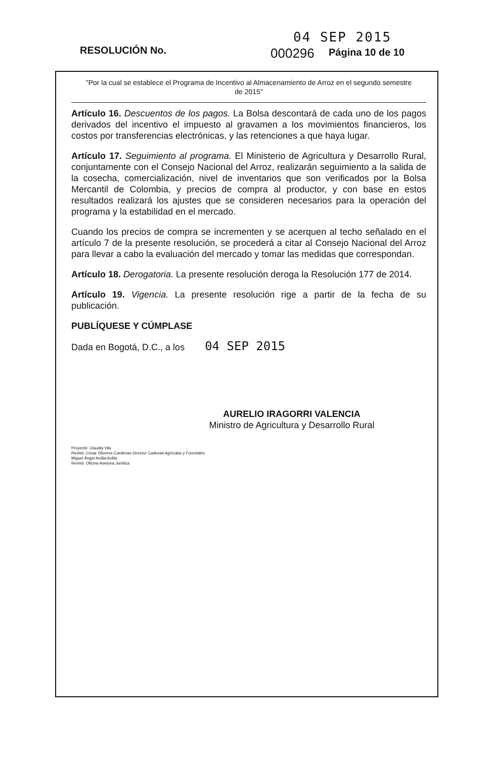04 SEP 2015
RESOLUCIÓN No. 000296 Página 10 de 10
"Por la cual se establece el Programa de Incentivo al Almacenamiento de Arroz en el segundo semestre de 2015"
Artículo 16. Descuentos de los pagos. La Bolsa descontará de cada uno de los pagos derivados del incentivo el impuesto al gravamen a los movimientos financieros, los costos por transferencias electrónicas, y las retenciones a que haya lugar.
Artículo 17. Seguimiento al programa. El Ministerio de Agricultura y Desarrollo Rural, conjuntamente con el Consejo Nacional del Arroz, realizarán seguimiento a la salida de la cosecha, comercialización, nivel de inventarios que son verificados por la Bolsa Mercantil de Colombia, y precios de compra al productor, y con base en estos resultados realizará los ajustes que se consideren necesarios para la operación del programa y la estabilidad en el mercado.
Cuando los precios de compra se incrementen y se acerquen al techo señalado en el artículo 7 de la presente resolución, se procederá a citar al Consejo Nacional del Arroz para llevar a cabo la evaluación del mercado y tomar las medidas que correspondan.
Artículo 18. Derogatoria. La presente resolución deroga la Resolución 177 de 2014.
Artículo 19. Vigencia. La presente resolución rige a partir de la fecha de su publicación.
PUBLÍQUESE Y CÚMPLASE
Dada en Bogotá, D.C., a los 04 SEP 2015
AURELIO IRAGORRI VALENCIA
Ministro de Agricultura y Desarrollo Rural
Proyectó: Claudia Vila
Revisó: Cesar Oliveros Cardenas Director Cadenas Agrícolas y Forestales
Miguel Ángel Ardila Ardila
Revisó: Oficina Asesora Jurídica